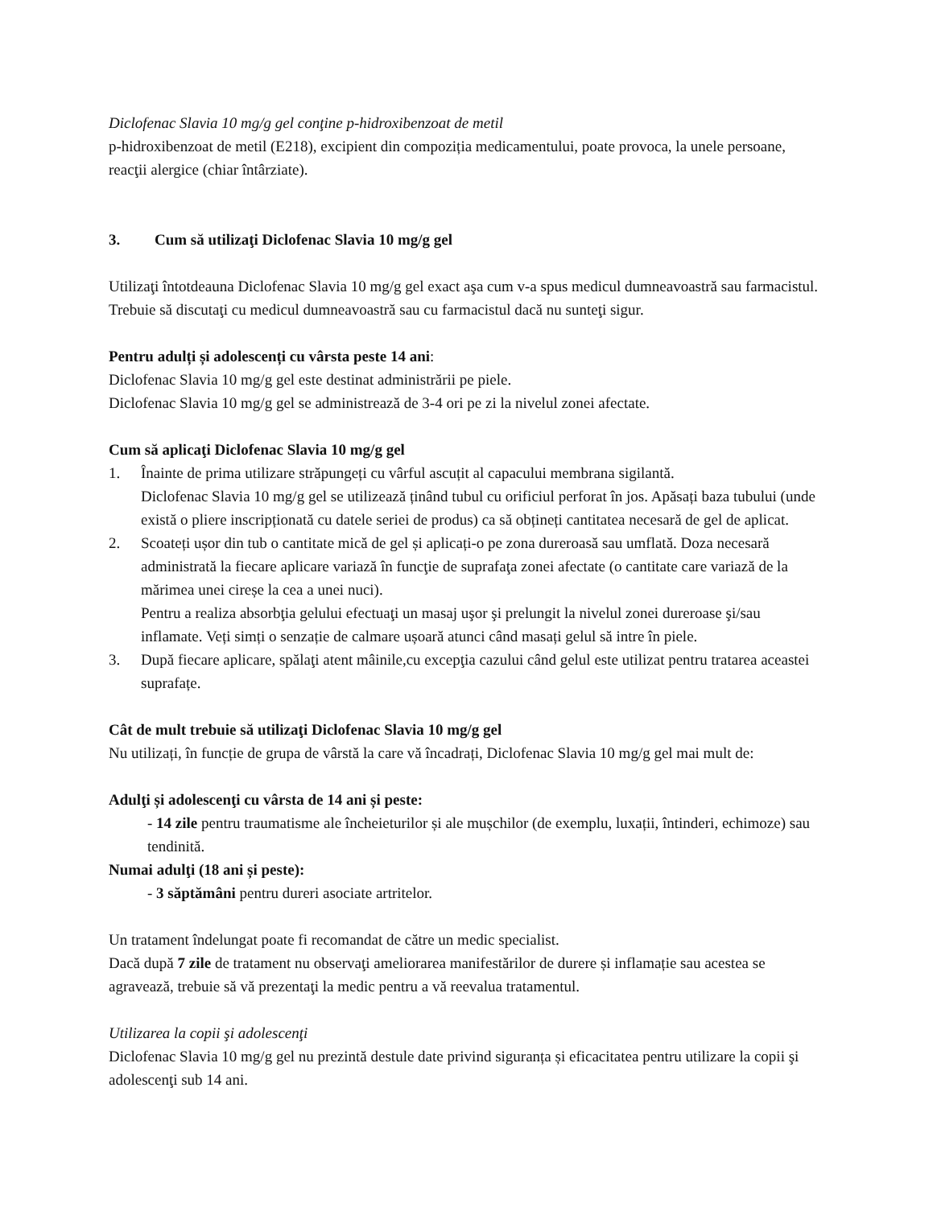Diclofenac Slavia 10 mg/g gel conţine p-hidroxibenzoat de metil
p-hidroxibenzoat de metil (E218), excipient din compoziția medicamentului, poate provoca, la unele persoane, reacţii alergice (chiar întârziate).
3. Cum să utilizaţi Diclofenac Slavia 10 mg/g gel
Utilizaţi întotdeauna Diclofenac Slavia 10 mg/g gel exact aşa cum v-a spus medicul dumneavoastră sau farmacistul. Trebuie să discutaţi cu medicul dumneavoastră sau cu farmacistul dacă nu sunteţi sigur.
Pentru adulți și adolescenți cu vârsta peste 14 ani:
Diclofenac Slavia 10 mg/g gel este destinat administrării pe piele.
Diclofenac Slavia 10 mg/g gel se administrează de 3-4 ori pe zi la nivelul zonei afectate.
Cum să aplicaţi Diclofenac Slavia 10 mg/g gel
1. Înainte de prima utilizare străpungeți cu vârful ascuțit al capacului membrana sigilantă.
Diclofenac Slavia 10 mg/g gel se utilizează ținând tubul cu orificiul perforat în jos. Apăsați baza tubului (unde există o pliere inscripționată cu datele seriei de produs) ca să obțineți cantitatea necesară de gel de aplicat.
2. Scoateți ușor din tub o cantitate mică de gel și aplicați-o pe zona dureroasă sau umflată. Doza necesară administrată la fiecare aplicare variază în funcţie de suprafaţa zonei afectate (o cantitate care variază de la mărimea unei cireșe la cea a unei nuci).
Pentru a realiza absorbţia gelului efectuaţi un masaj uşor şi prelungit la nivelul zonei dureroase şi/sau inflamate. Veți simți o senzație de calmare ușoară atunci când masați gelul să intre în piele.
3. După fiecare aplicare, spălaţi atent mâinile,cu excepţia cazului când gelul este utilizat pentru tratarea aceastei suprafațe.
Cât de mult trebuie să utilizaţi Diclofenac Slavia 10 mg/g gel
Nu utilizați, în funcție de grupa de vârstă la care vă încadrați, Diclofenac Slavia 10 mg/g gel mai mult de:
Adulţi și adolescenţi cu vârsta de 14 ani și peste:
- 14 zile pentru traumatisme ale încheieturilor și ale mușchilor (de exemplu, luxații, întinderi, echimoze) sau tendinită.
Numai adulţi (18 ani și peste):
- 3 săptămâni pentru dureri asociate artritelor.
Un tratament îndelungat poate fi recomandat de către un medic specialist.
Dacă după 7 zile de tratament nu observaţi ameliorarea manifestărilor de durere și inflamație sau acestea se agravează, trebuie să vă prezentaţi la medic pentru a vă reevalua tratamentul.
Utilizarea la copii şi adolescenţi
Diclofenac Slavia 10 mg/g gel nu prezintă destule date privind siguranța și eficacitatea pentru utilizare la copii şi adolescenţi sub 14 ani.